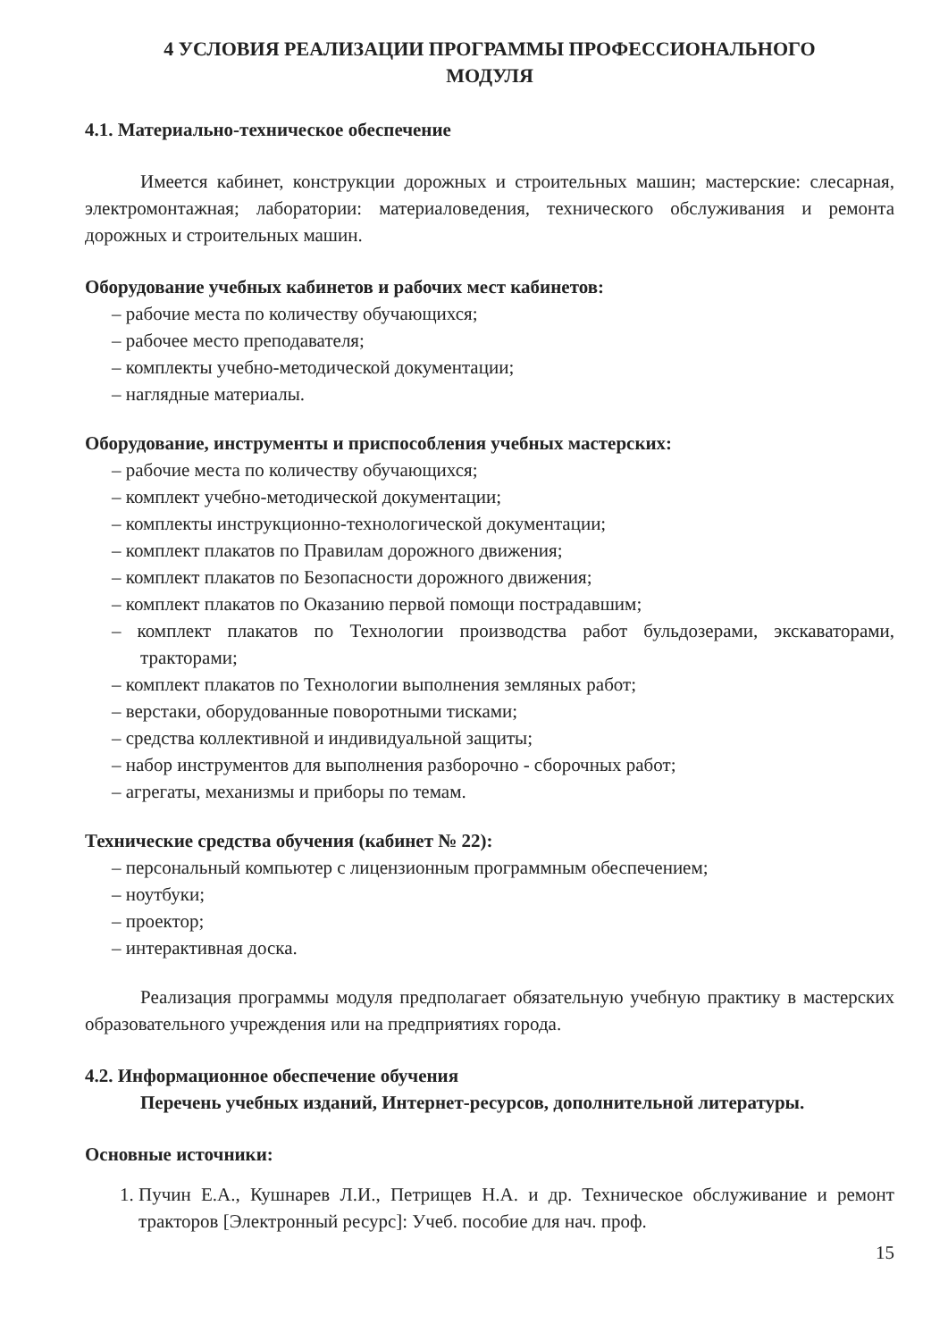4 УСЛОВИЯ РЕАЛИЗАЦИИ ПРОГРАММЫ ПРОФЕССИОНАЛЬНОГО
МОДУЛЯ
4.1. Материально-техническое обеспечение
Имеется кабинет, конструкции дорожных и строительных машин; мастерские: слесарная, электромонтажная; лаборатории: материаловедения, технического обслуживания и ремонта дорожных и строительных машин.
Оборудование учебных кабинетов и рабочих мест кабинетов:
– рабочие места по количеству обучающихся;
– рабочее место преподавателя;
– комплекты учебно-методической документации;
– наглядные материалы.
Оборудование, инструменты и приспособления учебных мастерских:
– рабочие места по количеству обучающихся;
– комплект учебно-методической документации;
– комплекты инструкционно-технологической документации;
– комплект плакатов по Правилам дорожного движения;
– комплект плакатов по Безопасности дорожного движения;
– комплект плакатов по Оказанию первой помощи пострадавшим;
– комплект плакатов по Технологии производства работ бульдозерами, экскаваторами, тракторами;
– комплект плакатов по Технологии выполнения земляных работ;
– верстаки, оборудованные поворотными тисками;
– средства коллективной и индивидуальной защиты;
– набор инструментов для выполнения разборочно - сборочных работ;
– агрегаты, механизмы и приборы по темам.
Технические средства обучения (кабинет № 22):
– персональный компьютер с лицензионным программным обеспечением;
– ноутбуки;
– проектор;
– интерактивная доска.
Реализация программы модуля предполагает обязательную учебную практику в мастерских образовательного учреждения или на предприятиях города.
4.2. Информационное обеспечение обучения
Перечень учебных изданий, Интернет-ресурсов, дополнительной литературы.
Основные источники:
1. Пучин Е.А., Кушнарев Л.И., Петрищев Н.А. и др. Техническое обслуживание и ремонт тракторов [Электронный ресурс]: Учеб. пособие для нач. проф.
15